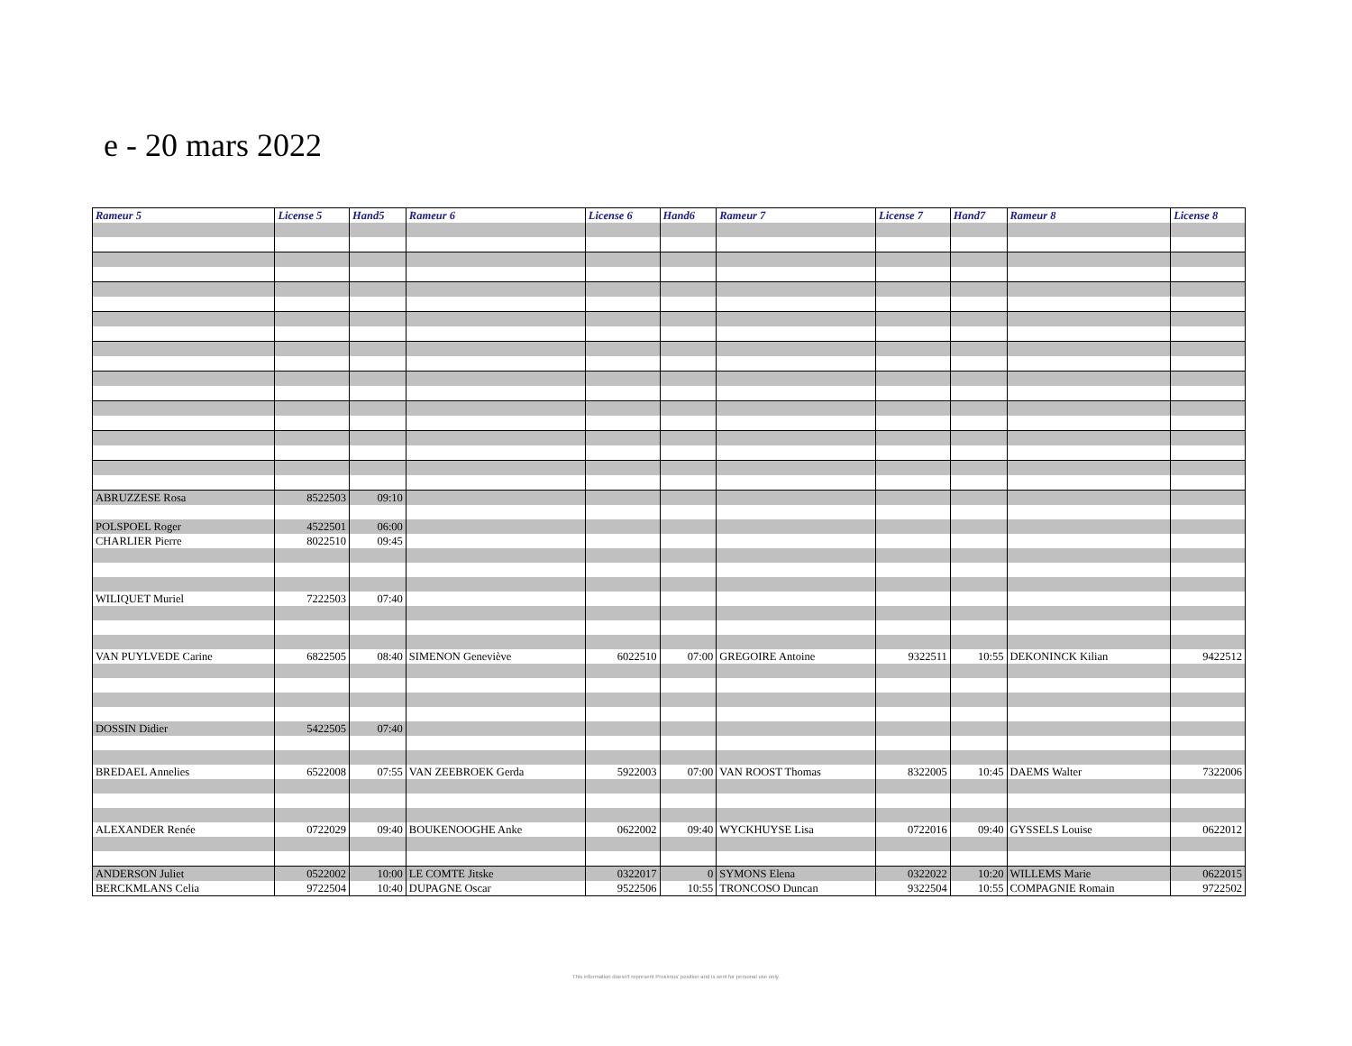e - 20 mars 2022
| Rameur 5 | License 5 | Hand5 | Rameur 6 | License 6 | Hand6 | Rameur 7 | License 7 | Hand7 | Rameur 8 | License 8 |
| --- | --- | --- | --- | --- | --- | --- | --- | --- | --- | --- |
| ABRUZZESE Rosa | 8522503 | 09:10 | | | | | | | | |
| POLSPOEL Roger | 4522501 | 06:00 | | | | | | | | |
| CHARLIER Pierre | 8022510 | 09:45 | | | | | | | | |
| WILIQUET Muriel | 7222503 | 07:40 | | | | | | | | |
| VAN PUYLVEDE Carine | 6822505 | 08:40 | SIMENON Geneviève | 6022510 | 07:00 | GREGOIRE Antoine | 9322511 | 10:55 | DEKONINCK Kilian | 9422512 |
| DOSSIN Didier | 5422505 | 07:40 | | | | | | | | |
| BREDAEL Annelies | 6522008 | 07:55 | VAN ZEEBROEK Gerda | 5922003 | 07:00 | VAN ROOST Thomas | 8322005 | 10:45 | DAEMS Walter | 7322006 |
| ALEXANDER Renée | 0722029 | 09:40 | BOUKENOOGHE Anke | 0622002 | 09:40 | WYCKHUYSE Lisa | 0722016 | 09:40 | GYSSELS Louise | 0622012 |
| ANDERSON Juliet | 0522002 | 10:00 | LE COMTE Jitske | 0322017 | 0 | SYMONS Elena | 0322022 | 10:20 | WILLEMS Marie | 0622015 |
| BERCKMLANS Celia | 9722504 | 10:40 | DUPAGNE Oscar | 9522506 | 10:55 | TRONCOSO Duncan | 9322504 | 10:55 | COMPAGNIE Romain | 9722502 |
This information doesn't represent Proximus' position and is sent for personal use only.